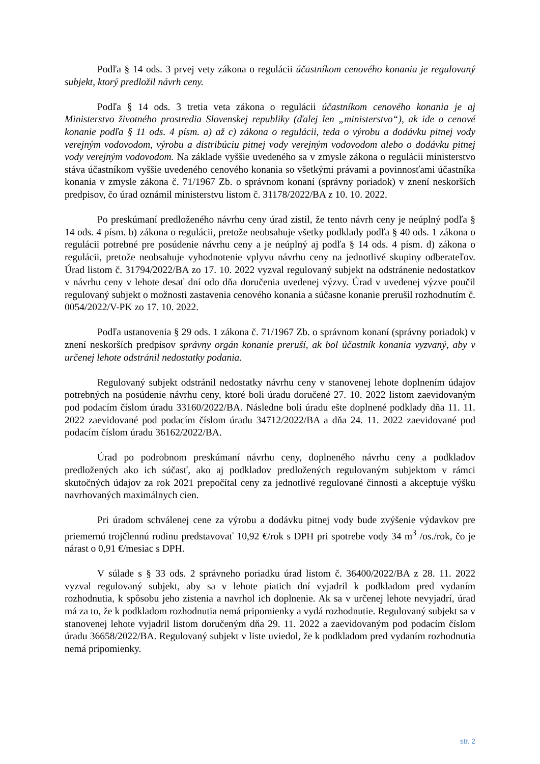Podľa § 14 ods. 3 prvej vety zákona o regulácii účastníkom cenového konania je regulovaný subjekt, ktorý predložil návrh ceny.
Podľa § 14 ods. 3 tretia veta zákona o regulácii účastníkom cenového konania je aj Ministerstvo životného prostredia Slovenskej republiky (ďalej len „ministerstvo“), ak ide o cenové konanie podľa § 11 ods. 4 písm. a) až c) zákona o regulácii, teda o výrobu a dodávku pitnej vody verejným vodovodom, výrobu a distribúciu pitnej vody verejným vodovodom alebo o dodávku pitnej vody verejným vodovodom. Na základe vyššie uvedeného sa v zmysle zákona o regulácii ministerstvo stáva účastníkom vyššie uvedeného cenového konania so všetkými právami a povinnosťami účastníka konania v zmysle zákona č. 71/1967 Zb. o správnom konaní (správny poriadok) v znení neskorších predpisov, čo úrad oznámil ministerstvu listom č. 31178/2022/BA z 10. 10. 2022.
Po preskúmaní predloženého návrhu ceny úrad zistil, že tento návrh ceny je neúplný podľa § 14 ods. 4 písm. b) zákona o regulácii, pretože neobsahuje všetky podklady podľa § 40 ods. 1 zákona o regulácii potrebné pre posúdenie návrhu ceny a je neúplný aj podľa § 14 ods. 4 písm. d) zákona o regulácii, pretože neobsahuje vyhodnotenie vplyvu návrhu ceny na jednotlivé skupiny odberateľov. Úrad listom č. 31794/2022/BA zo 17. 10. 2022 vyzval regulovaný subjekt na odstránenie nedostatkov v návrhu ceny v lehote desať dní odo dňa doručenia uvedenej výzvy. Úrad v uvedenej výzve poučil regulovaný subjekt o možnosti zastavenia cenového konania a súčasne konanie prerušil rozhodnutím č. 0054/2022/V-PK zo 17. 10. 2022.
Podľa ustanovenia § 29 ods. 1 zákona č. 71/1967 Zb. o správnom konaní (správny poriadok) v znení neskorších predpisov správny orgán konanie preruší, ak bol účastník konania vyzvaný, aby v určenej lehote odstránil nedostatky podania.
Regulovaný subjekt odstránil nedostatky návrhu ceny v stanovenej lehote doplnením údajov potrebných na posúdenie návrhu ceny, ktoré boli úradu doručené 27. 10. 2022 listom zaevidovaným pod podacím číslom úradu 33160/2022/BA. Následne boli úradu ešte doplnené podklady dňa 11. 11. 2022 zaevidované pod podacím číslom úradu 34712/2022/BA a dňa 24. 11. 2022 zaevidované pod podacím číslom úradu 36162/2022/BA.
Úrad po podrobnom preskúmaní návrhu ceny, doplneného návrhu ceny a podkladov predložených ako ich súčasť, ako aj podkladov predložených regulovaným subjektom v rámci skutočných údajov za rok 2021 prepočítal ceny za jednotlivé regulované činnosti a akceptuje výšku navrhovaných maximálnych cien.
Pri úradom schválenej cene za výrobu a dodávku pitnej vody bude zvýšenie výdavkov pre priemernú trojčlennú rodinu predstavovať 10,92 €/rok s DPH pri spotrebe vody 34 m<sup>3</sup> /os./rok, čo je nárast o 0,91 €/mesiac s DPH.
V súlade s § 33 ods. 2 správneho poriadku úrad listom č. 36400/2022/BA z 28. 11. 2022 vyzval regulovaný subjekt, aby sa v lehote piatich dní vyjadril k podkladom pred vydaním rozhodnutia, k spôsobu jeho zistenia a navrhol ich doplnenie. Ak sa v určenej lehote nevyjadrí, úrad má za to, že k podkladom rozhodnutia nemá pripomienky a vydá rozhodnutie. Regulovaný subjekt sa v stanovenej lehote vyjadril listom doručeným dňa 29. 11. 2022 a zaevidovaným pod podacím číslom úradu 36658/2022/BA. Regulovaný subjekt v liste uviedol, že k podkladom pred vydaním rozhodnutia nemá pripomienky.
str. 2